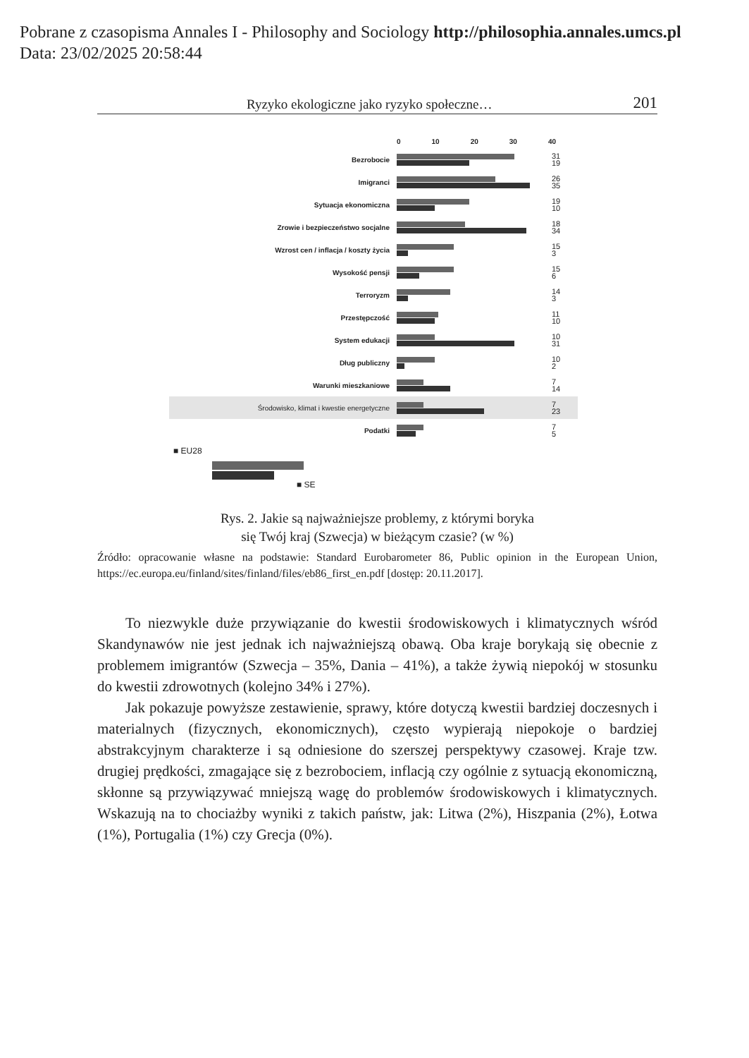Pobrane z czasopisma Annales I - Philosophy and Sociology http://philosophia.annales.umcs.pl
Data: 23/02/2025 20:58:44
Ryzyko ekologiczne jako ryzyko społeczne… 201
0 10 20 30 40
Bezrobocie
31
19
Imigranci
26
35
Sytuacja ekonomiczna
19
10
Zrowie i bezpieczeństwo socjalne
18
34
Wzrost cen / inflacja / koszty życia
15
3
Wysokość pensji
15
6
Terroryzm
14
3
Przestępczość
11
10
System edukacji
10
31
Dług publiczny
10
2
Warunki mieszkaniowe
7
14
Środowisko, klimat i kwestie energetyczne
7
23
Podatki
7
5
■ EU28
■ SE
Rys. 2. Jakie są najważniejsze problemy, z którymi boryka
się Twój kraj (Szwecja) w bieżącym czasie? (w %)
Źródło: opracowanie własne na podstawie: Standard Eurobarometer 86, Public opinion in the European Union, https://ec.europa.eu/finland/sites/finland/files/eb86_first_en.pdf [dostęp: 20.11.2017].
To niezwykle duże przywiązanie do kwestii środowiskowych i klimatycznych wśród Skandynawów nie jest jednak ich najważniejszą obawą. Oba kraje borykają się obecnie z problemem imigrantów (Szwecja – 35%, Dania – 41%), a także żywią niepokój w stosunku do kwestii zdrowotnych (kolejno 34% i 27%).
Jak pokazuje powyższe zestawienie, sprawy, które dotyczą kwestii bardziej doczesnych i materialnych (fizycznych, ekonomicznych), często wypierają niepokoje o bardziej abstrakcyjnym charakterze i są odniesione do szerszej perspektywy czasowej. Kraje tzw. drugiej prędkości, zmagające się z bezrobociem, inflacją czy ogólnie z sytuacją ekonomiczną, skłonne są przywiązywać mniejszą wagę do problemów środowiskowych i klimatycznych. Wskazują na to chociażby wyniki z takich państw, jak: Litwa (2%), Hiszpania (2%), Łotwa (1%), Portugalia (1%) czy Grecja (0%).